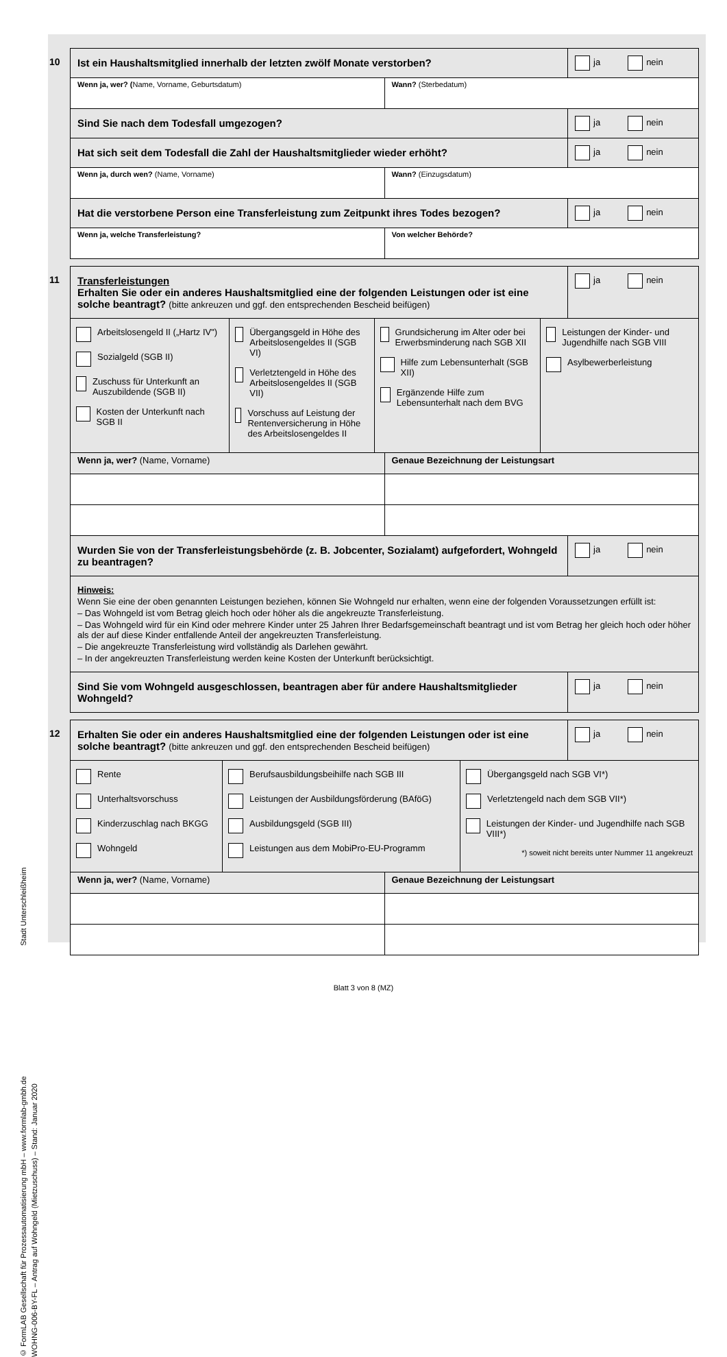Stadt Unterschleißheim
© FormLAB Gesellschaft für Prozessautomatisierung mbH – www.formlab-gmbh.de
WOHNG-006-BY-FL – Antrag auf Wohngeld (Mietzuschuss) – Stand: Januar 2020
10 Ist ein Haushaltsmitglied innerhalb der letzten zwölf Monate verstorben?
ja nein
Wenn ja, wer? (Name, Vorname, Geburtsdatum)
Wann? (Sterbedatum)
Sind Sie nach dem Todesfall umgezogen?
ja nein
Hat sich seit dem Todesfall die Zahl der Haushaltsmitglieder wieder erhöht?
ja nein
Wenn ja, durch wen? (Name, Vorname)
Wann? (Einzugsdatum)
Hat die verstorbene Person eine Transferleistung zum Zeitpunkt ihres Todes bezogen?
ja nein
Wenn ja, welche Transferleistung?
Von welcher Behörde?
11 Transferleistungen
Erhalten Sie oder ein anderes Haushaltsmitglied eine der folgenden Leistungen oder ist eine solche beantragt? (bitte ankreuzen und ggf. den entsprechenden Bescheid beifügen)
ja nein
Arbeitslosengeld II („Hartz IV")
Sozialgeld (SGB II)
Zuschuss für Unterkunft an Auszubildende (SGB II)
Kosten der Unterkunft nach SGB II
Übergangsgeld in Höhe des Arbeitslosengeldes II (SGB VI)
Verletztengeld in Höhe des Arbeitslosengeldes II (SGB VII)
Vorschuss auf Leistung der Rentenversicherung in Höhe des Arbeitslosengeldes II
Grundsicherung im Alter oder bei Erwerbsminderung nach SGB XII
Hilfe zum Lebensunterhalt (SGB XII)
Ergänzende Hilfe zum Lebensunterhalt nach dem BVG
Leistungen der Kinder- und Jugendhilfe nach SGB VIII
Asylbewerberleistung
Wenn ja, wer? (Name, Vorname) Genaue Bezeichnung der Leistungsart
Wurden Sie von der Transferleistungsbehörde (z. B. Jobcenter, Sozialamt) aufgefordert, Wohngeld zu beantragen?
ja nein
Hinweis:
Wenn Sie eine der oben genannten Leistungen beziehen, können Sie Wohngeld nur erhalten, wenn eine der folgenden Voraussetzungen erfüllt ist:
– Das Wohngeld ist vom Betrag gleich hoch oder höher als die angekreuzte Transferleistung.
– Das Wohngeld wird für ein Kind oder mehrere Kinder unter 25 Jahren Ihrer Bedarfsgemeinschaft beantragt und ist vom Betrag her gleich hoch oder höher als der auf diese Kinder entfallende Anteil der angekreuzten Transferleistung.
– Die angekreuzte Transferleistung wird vollständig als Darlehen gewährt.
– In der angekreuzten Transferleistung werden keine Kosten der Unterkunft berücksichtigt.
Sind Sie vom Wohngeld ausgeschlossen, beantragen aber für andere Haushaltsmitglieder Wohngeld?
ja nein
12 Erhalten Sie oder ein anderes Haushaltsmitglied eine der folgenden Leistungen oder ist eine solche beantragt? (bitte ankreuzen und ggf. den entsprechenden Bescheid beifügen)
ja nein
Rente
Unterhaltsvorschuss
Kinderzuschlag nach BKGG
Wohngeld
Berufsausbildungsbeihilfe nach SGB III
Leistungen der Ausbildungsförderung (BAföG)
Ausbildungsgeld (SGB III)
Leistungen aus dem MobiPro-EU-Programm
Übergangsgeld nach SGB VI*)
Verletztengeld nach dem SGB VII*)
Leistungen der Kinder- und Jugendhilfe nach SGB VIII*)
*) soweit nicht bereits unter Nummer 11 angekreuzt
Wenn ja, wer? (Name, Vorname) Genaue Bezeichnung der Leistungsart
Blatt 3 von 8 (MZ)